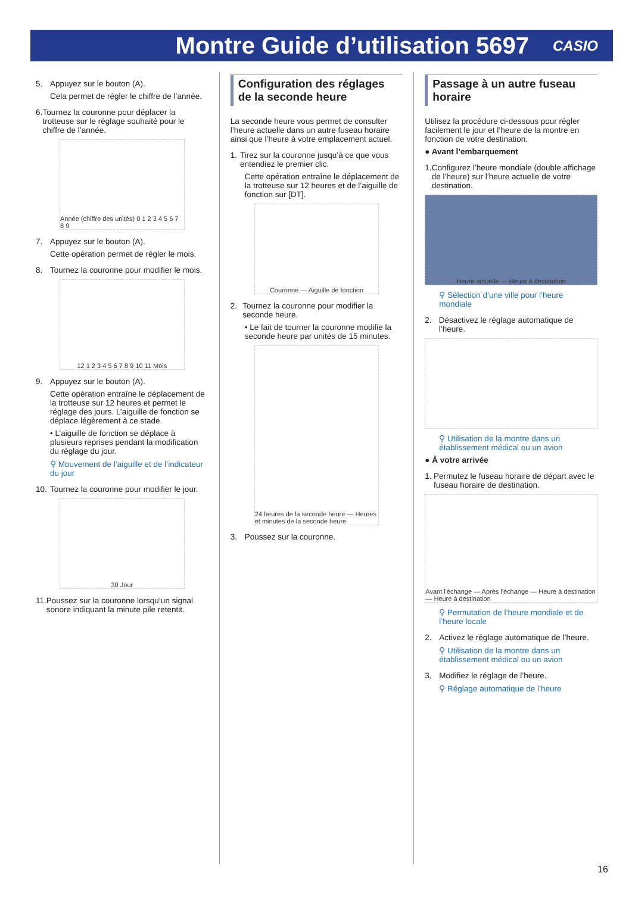Montre Guide d’utilisation 5697
CASIO
5. Appuyez sur le bouton (A).
Cela permet de régler le chiffre de l’année.
6. Tournez la couronne pour déplacer la trotteuse sur le réglage souhaité pour le chiffre de l’année.
Année (chiffre des unités) 0 1 2 3 4 5 6 7 8 9
7. Appuyez sur le bouton (A).
Cette opération permet de régler le mois.
8. Tournez la couronne pour modifier le mois.
12 1 2 3 4 5 6 7 8 9 10 11 Mois
9. Appuyez sur le bouton (A).
Cette opération entraîne le déplacement de la trotteuse sur 12 heures et permet le réglage des jours. L’aiguille de fonction se déplace légèrement à ce stade.
• L’aiguille de fonction se déplace à plusieurs reprises pendant la modification du réglage du jour.
⚲ Mouvement de l’aiguille et de l’indicateur du jour
10. Tournez la couronne pour modifier le jour.
30 Jour
11. Poussez sur la couronne lorsqu’un signal sonore indiquant la minute pile retentit.
Configuration des réglages de la seconde heure
La seconde heure vous permet de consulter l’heure actuelle dans un autre fuseau horaire ainsi que l’heure à votre emplacement actuel.
1. Tirez sur la couronne jusqu’à ce que vous entendiez le premier clic.
Cette opération entraîne le déplacement de la trotteuse sur 12 heures et de l’aiguille de fonction sur [DT].
Couronne — Aiguille de fonction
2. Tournez la couronne pour modifier la seconde heure.
• Le fait de tourner la couronne modifie la seconde heure par unités de 15 minutes.
24 heures de la seconde heure — Heures et minutes de la seconde heure
3. Poussez sur la couronne.
Passage à un autre fuseau horaire
Utilisez la procédure ci-dessous pour régler facilement le jour et l’heure de la montre en fonction de votre destination.
● Avant l’embarquement
1. Configurez l’heure mondiale (double affichage de l’heure) sur l’heure actuelle de votre destination.
Heure actuelle — Heure à destination
⚲ Sélection d’une ville pour l’heure mondiale
2. Désactivez le réglage automatique de l’heure.
⚲ Utilisation de la montre dans un établissement médical ou un avion
● À votre arrivée
1. Permutez le fuseau horaire de départ avec le fuseau horaire de destination.
Avant l'échange — Après l'échange — Heure à destination — Heure à destination
⚲ Permutation de l’heure mondiale et de l’heure locale
2. Activez le réglage automatique de l’heure.
⚲ Utilisation de la montre dans un établissement médical ou un avion
3. Modifiez le réglage de l’heure.
⚲ Réglage automatique de l’heure
16